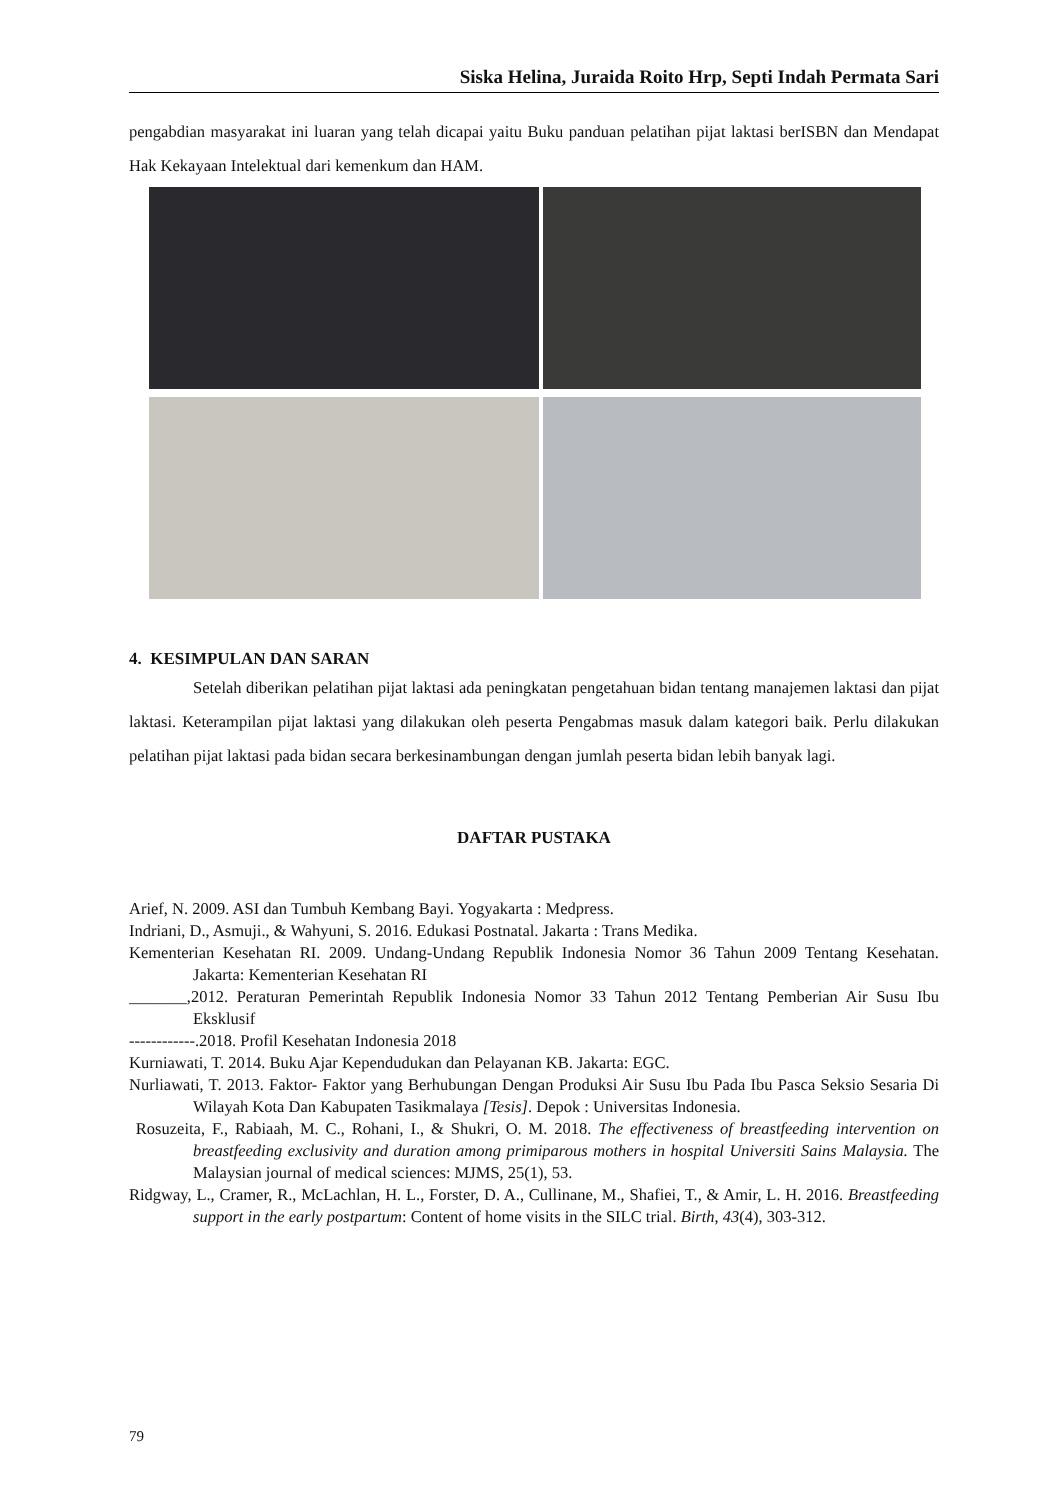Siska Helina, Juraida Roito Hrp, Septi Indah Permata Sari
pengabdian masyarakat ini luaran yang telah dicapai yaitu Buku panduan pelatihan pijat laktasi berISBN dan Mendapat Hak Kekayaan Intelektual dari kemenkum dan HAM.
4. KESIMPULAN DAN SARAN
Setelah diberikan pelatihan pijat laktasi ada peningkatan pengetahuan bidan tentang manajemen laktasi dan pijat laktasi. Keterampilan pijat laktasi yang dilakukan oleh peserta Pengabmas masuk dalam kategori baik. Perlu dilakukan pelatihan pijat laktasi pada bidan secara berkesinambungan dengan jumlah peserta bidan lebih banyak lagi.
DAFTAR PUSTAKA
Arief, N. 2009. ASI dan Tumbuh Kembang Bayi. Yogyakarta : Medpress.
Indriani, D., Asmuji., & Wahyuni, S. 2016. Edukasi Postnatal. Jakarta : Trans Medika.
Kementerian Kesehatan RI. 2009. Undang-Undang Republik Indonesia Nomor 36 Tahun 2009 Tentang Kesehatan. Jakarta: Kementerian Kesehatan RI
_______,2012. Peraturan Pemerintah Republik Indonesia Nomor 33 Tahun 2012 Tentang Pemberian Air Susu Ibu Eksklusif
------------.2018. Profil Kesehatan Indonesia 2018
Kurniawati, T. 2014. Buku Ajar Kependudukan dan Pelayanan KB. Jakarta: EGC.
Nurliawati, T. 2013. Faktor- Faktor yang Berhubungan Dengan Produksi Air Susu Ibu Pada Ibu Pasca Seksio Sesaria Di Wilayah Kota Dan Kabupaten Tasikmalaya [Tesis]. Depok : Universitas Indonesia.
Rosuzeita, F., Rabiaah, M. C., Rohani, I., & Shukri, O. M. 2018. The effectiveness of breastfeeding intervention on breastfeeding exclusivity and duration among primiparous mothers in hospital Universiti Sains Malaysia. The Malaysian journal of medical sciences: MJMS, 25(1), 53.
Ridgway, L., Cramer, R., McLachlan, H. L., Forster, D. A., Cullinane, M., Shafiei, T., & Amir, L. H. 2016. Breastfeeding support in the early postpartum: Content of home visits in the SILC trial. Birth, 43(4), 303-312.
79